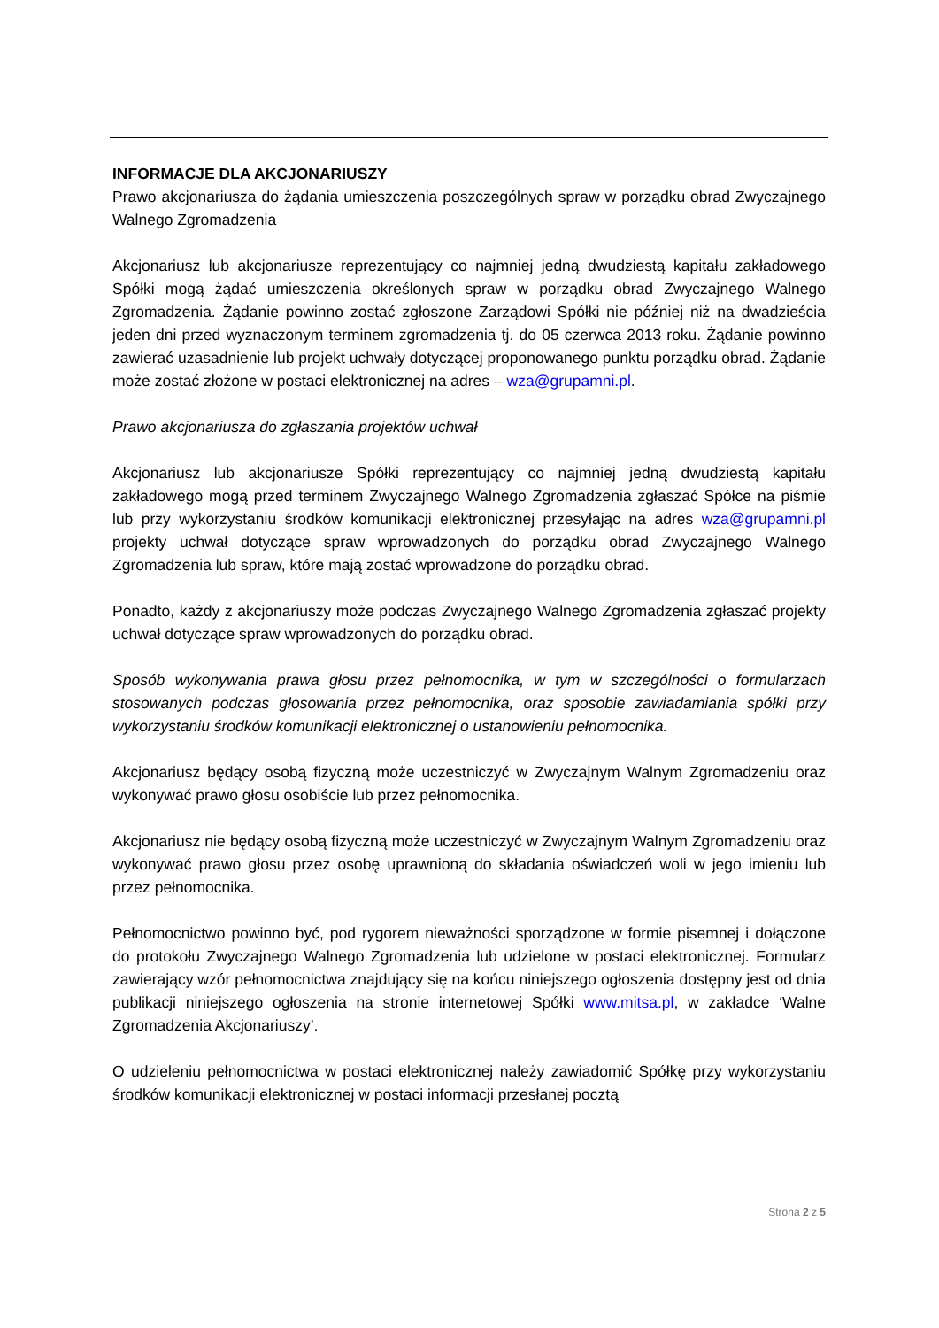INFORMACJE DLA AKCJONARIUSZY
Prawo akcjonariusza do żądania umieszczenia poszczególnych spraw w porządku obrad Zwyczajnego Walnego Zgromadzenia
Akcjonariusz lub akcjonariusze reprezentujący co najmniej jedną dwudziestą kapitału zakładowego Spółki mogą żądać umieszczenia określonych spraw w porządku obrad Zwyczajnego Walnego Zgromadzenia. Żądanie powinno zostać zgłoszone Zarządowi Spółki nie później niż na dwadzieścia jeden dni przed wyznaczonym terminem zgromadzenia tj. do 05 czerwca 2013 roku. Żądanie powinno zawierać uzasadnienie lub projekt uchwały dotyczącej proponowanego punktu porządku obrad. Żądanie może zostać złożone w postaci elektronicznej na adres – wza@grupamni.pl.
Prawo akcjonariusza do zgłaszania projektów uchwał
Akcjonariusz lub akcjonariusze Spółki reprezentujący co najmniej jedną dwudziestą kapitału zakładowego mogą przed terminem Zwyczajnego Walnego Zgromadzenia zgłaszać Spółce na piśmie lub przy wykorzystaniu środków komunikacji elektronicznej przesyłając na adres wza@grupamni.pl projekty uchwał dotyczące spraw wprowadzonych do porządku obrad Zwyczajnego Walnego Zgromadzenia lub spraw, które mają zostać wprowadzone do porządku obrad.
Ponadto, każdy z akcjonariuszy może podczas Zwyczajnego Walnego Zgromadzenia zgłaszać projekty uchwał dotyczące spraw wprowadzonych do porządku obrad.
Sposób wykonywania prawa głosu przez pełnomocnika, w tym w szczególności o formularzach stosowanych podczas głosowania przez pełnomocnika, oraz sposobie zawiadamiania spółki przy wykorzystaniu środków komunikacji elektronicznej o ustanowieniu pełnomocnika.
Akcjonariusz będący osobą fizyczną może uczestniczyć w Zwyczajnym Walnym Zgromadzeniu oraz wykonywać prawo głosu osobiście lub przez pełnomocnika.
Akcjonariusz nie będący osobą fizyczną może uczestniczyć w Zwyczajnym Walnym Zgromadzeniu oraz wykonywać prawo głosu przez osobę uprawnioną do składania oświadczeń woli w jego imieniu lub przez pełnomocnika.
Pełnomocnictwo powinno być, pod rygorem nieważności sporządzone w formie pisemnej i dołączone do protokołu Zwyczajnego Walnego Zgromadzenia lub udzielone w postaci elektronicznej. Formularz zawierający wzór pełnomocnictwa znajdujący się na końcu niniejszego ogłoszenia dostępny jest od dnia publikacji niniejszego ogłoszenia na stronie internetowej Spółki www.mitsa.pl, w zakładce ‘Walne Zgromadzenia Akcjonariuszy’.
O udzieleniu pełnomocnictwa w postaci elektronicznej należy zawiadomić Spółkę przy wykorzystaniu środków komunikacji elektronicznej w postaci informacji przesłanej pocztą
Strona 2 z 5